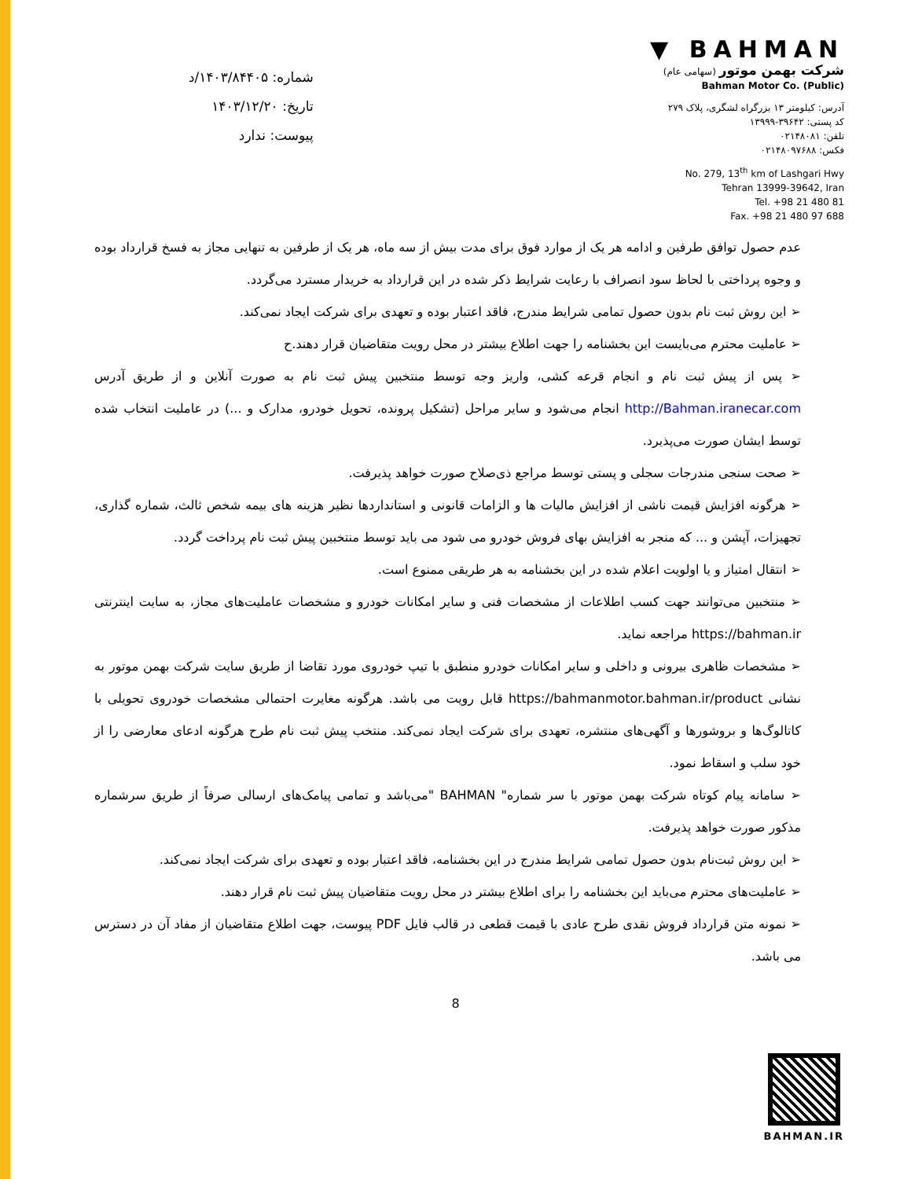شماره: ۱۴۰۳/۸۴۴۰۵/د
تاریخ: ۱۴۰۳/۱۲/۲۰
پیوست: ندارد
▼ BAHMAN
شرکت بهمن موتور (سهامی عام)
Bahman Motor Co. (Public)
آدرس: کیلومتر ۱۳ بزرگراه لشگری، پلاک ۲۷۹
کد پستی: ۳۹۶۴۲-۱۳۹۹۹
تلفن: ۰۲۱۴۸۰۸۱
فکس: ۰۲۱۴۸۰۹۷۶۸۸
No. 279, 13<sup>th</sup> km of Lashgari Hwy
Tehran 13999-39642, Iran
Tel. +98 21 480 81
Fax. +98 21 480 97 688
عدم حصول توافق طرفین و ادامه هر یک از موارد فوق برای مدت بیش از سه ماه، هر یک از طرفین به تنهایی مجاز به فسخ قرارداد بوده و وجوه پرداختی با لحاظ سود انصراف با رعایت شرایط ذکر شده در این قرارداد به خریدار مسترد می‌گردد.
➢ این روش ثبت نام بدون حصول تمامی شرایط مندرج، فاقد اعتبار بوده و تعهدی برای شرکت ایجاد نمی‌کند.
➢ عاملیت محترم می‌بایست این بخشنامه را جهت اطلاع بیشتر در محل رویت متقاضیان قرار دهند.ح
➢ پس از پیش ثبت نام و انجام قرعه کشی، واریز وجه توسط منتخبین پیش ثبت نام به صورت آنلاین و از طریق آدرس http://Bahman.iranecar.com انجام می‌شود و سایر مراحل (تشکیل پرونده، تحویل خودرو، مدارک و ...) در عاملیت انتخاب شده توسط ایشان صورت می‌پذیرد.
➢ صحت سنجی مندرجات سجلی و پستی توسط مراجع ذی‌صلاح صورت خواهد پذیرفت.
➢ هرگونه افزایش قیمت ناشی از افزایش مالیات ها و الزامات قانونی و استانداردها نظیر هزینه های بیمه شخص ثالث، شماره گذاری، تجهیزات، آپشن و ... که منجر به افزایش بهای فروش خودرو می شود می باید توسط منتخبین پیش ثبت نام پرداخت گردد.
➢ انتقال امتیاز و یا اولویت اعلام شده در این بخشنامه به هر طریقی ممنوع است.
➢ منتخبین می‌توانند جهت کسب اطلاعات از مشخصات فنی و سایر امکانات خودرو و مشخصات عاملیت‌های مجاز، به سایت اینترنتی https://bahman.ir مراجعه نماید.
➢ مشخصات ظاهری بیرونی و داخلی و سایر امکانات خودرو منطبق با تیپ خودروی مورد تقاضا از طریق سایت شرکت بهمن موتور به نشانی https://bahmanmotor.bahman.ir/product قابل رویت می باشد. هرگونه مغایرت احتمالی مشخصات خودروی تحویلی با کاتالوگ‌ها و بروشورها و آگهی‌های منتشره، تعهدی برای شرکت ایجاد نمی‌کند. منتخب پیش ثبت نام طرح هرگونه ادعای معارضی را از خود سلب و اسقاط نمود.
➢ سامانه پیام کوتاه شرکت بهمن موتور با سر شماره" BAHMAN "می‌باشد و تمامی پیامک‌های ارسالی صرفاً از طریق سرشماره مذکور صورت خواهد پذیرفت.
➢ این روش ثبت‌نام بدون حصول تمامی شرایط مندرج در این بخشنامه، فاقد اعتبار بوده و تعهدی برای شرکت ایجاد نمی‌کند.
➢ عاملیت‌های محترم می‌باید این بخشنامه را برای اطلاع بیشتر در محل رویت متقاضیان پیش ثبت نام قرار دهند.
➢ نمونه متن قرارداد فروش نقدی طرح عادی با قیمت قطعی در قالب فایل PDF پیوست، جهت اطلاع متقاضیان از مفاد آن در دسترس می باشد.
8
BAHMAN.IR